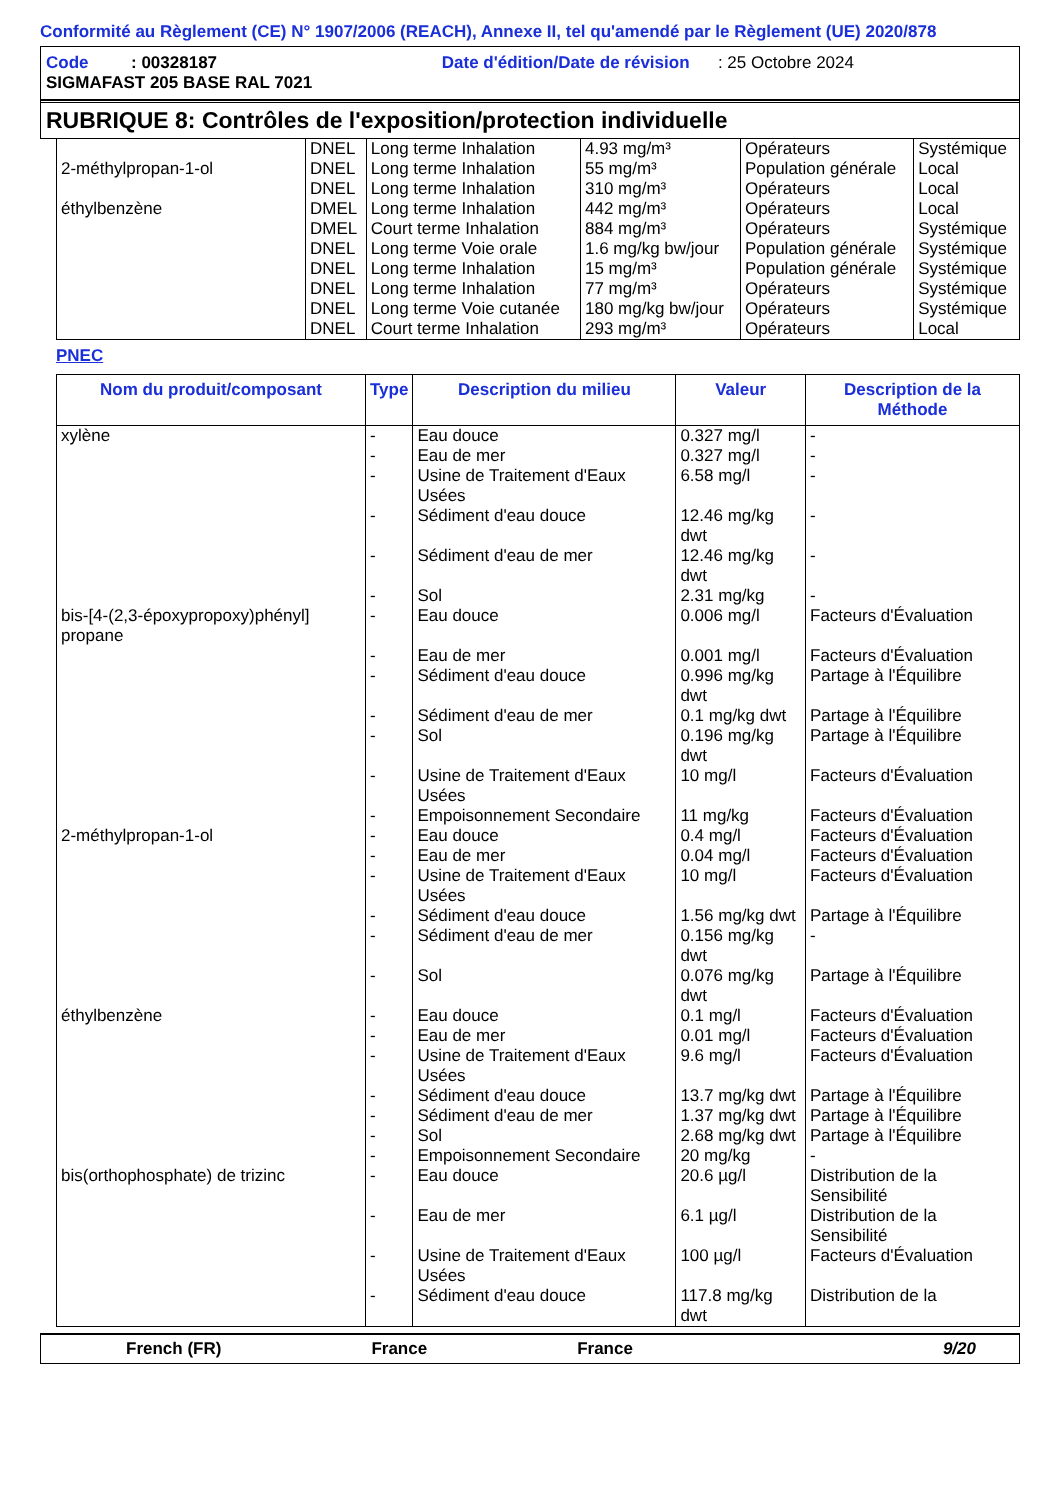Conformité au Règlement (CE) N° 1907/2006 (REACH), Annexe II, tel qu'amendé par le Règlement (UE) 2020/878
Code : 00328187 Date d'édition/Date de révision : 25 Octobre 2024
SIGMAFAST 205 BASE RAL 7021
RUBRIQUE 8: Contrôles de l'exposition/protection individuelle
| | DNEL | Long terme Inhalation | 4.93 mg/m³ | Opérateurs | Systémique |
| 2-méthylpropan-1-ol | DNEL | Long terme Inhalation | 55 mg/m³ | Population générale | Local |
| | DNEL | Long terme Inhalation | 310 mg/m³ | Opérateurs | Local |
| éthylbenzène | DMEL | Long terme Inhalation | 442 mg/m³ | Opérateurs | Local |
| | DMEL | Court terme Inhalation | 884 mg/m³ | Opérateurs | Systémique |
| | DNEL | Long terme Voie orale | 1.6 mg/kg bw/jour | Population générale | Systémique |
| | DNEL | Long terme Inhalation | 15 mg/m³ | Population générale | Systémique |
| | DNEL | Long terme Inhalation | 77 mg/m³ | Opérateurs | Systémique |
| | DNEL | Long terme Voie cutanée | 180 mg/kg bw/jour | Opérateurs | Systémique |
| | DNEL | Court terme Inhalation | 293 mg/m³ | Opérateurs | Local |
PNEC
| Nom du produit/composant | Type | Description du milieu | Valeur | Description de la Méthode |
| --- | --- | --- | --- | --- |
| xylène | - | Eau douce | 0.327 mg/l | - |
| | - | Eau de mer | 0.327 mg/l | - |
| | - | Usine de Traitement d'Eaux Usées | 6.58 mg/l | - |
| | - | Sédiment d'eau douce | 12.46 mg/kg dwt | - |
| | - | Sédiment d'eau de mer | 12.46 mg/kg dwt | - |
| | - | Sol | 2.31 mg/kg | - |
| bis-[4-(2,3-époxypropoxy)phényl] propane | - | Eau douce | 0.006 mg/l | Facteurs d'Évaluation |
| | - | Eau de mer | 0.001 mg/l | Facteurs d'Évaluation |
| | - | Sédiment d'eau douce | 0.996 mg/kg dwt | Partage à l'Équilibre |
| | - | Sédiment d'eau de mer | 0.1 mg/kg dwt | Partage à l'Équilibre |
| | - | Sol | 0.196 mg/kg dwt | Partage à l'Équilibre |
| | - | Usine de Traitement d'Eaux Usées | 10 mg/l | Facteurs d'Évaluation |
| | - | Empoisonnement Secondaire | 11 mg/kg | Facteurs d'Évaluation |
| 2-méthylpropan-1-ol | - | Eau douce | 0.4 mg/l | Facteurs d'Évaluation |
| | - | Eau de mer | 0.04 mg/l | Facteurs d'Évaluation |
| | - | Usine de Traitement d'Eaux Usées | 10 mg/l | Facteurs d'Évaluation |
| | - | Sédiment d'eau douce | 1.56 mg/kg dwt | Partage à l'Équilibre |
| | - | Sédiment d'eau de mer | 0.156 mg/kg dwt | - |
| | - | Sol | 0.076 mg/kg dwt | Partage à l'Équilibre |
| éthylbenzène | - | Eau douce | 0.1 mg/l | Facteurs d'Évaluation |
| | - | Eau de mer | 0.01 mg/l | Facteurs d'Évaluation |
| | - | Usine de Traitement d'Eaux Usées | 9.6 mg/l | Facteurs d'Évaluation |
| | - | Sédiment d'eau douce | 13.7 mg/kg dwt | Partage à l'Équilibre |
| | - | Sédiment d'eau de mer | 1.37 mg/kg dwt | Partage à l'Équilibre |
| | - | Sol | 2.68 mg/kg dwt | Partage à l'Équilibre |
| | - | Empoisonnement Secondaire | 20 mg/kg | - |
| bis(orthophosphate) de trizinc | - | Eau douce | 20.6 µg/l | Distribution de la Sensibilité |
| | - | Eau de mer | 6.1 µg/l | Distribution de la Sensibilité |
| | - | Usine de Traitement d'Eaux Usées | 100 µg/l | Facteurs d'Évaluation |
| | - | Sédiment d'eau douce | 117.8 mg/kg dwt | Distribution de la |
French (FR) France France 9/20